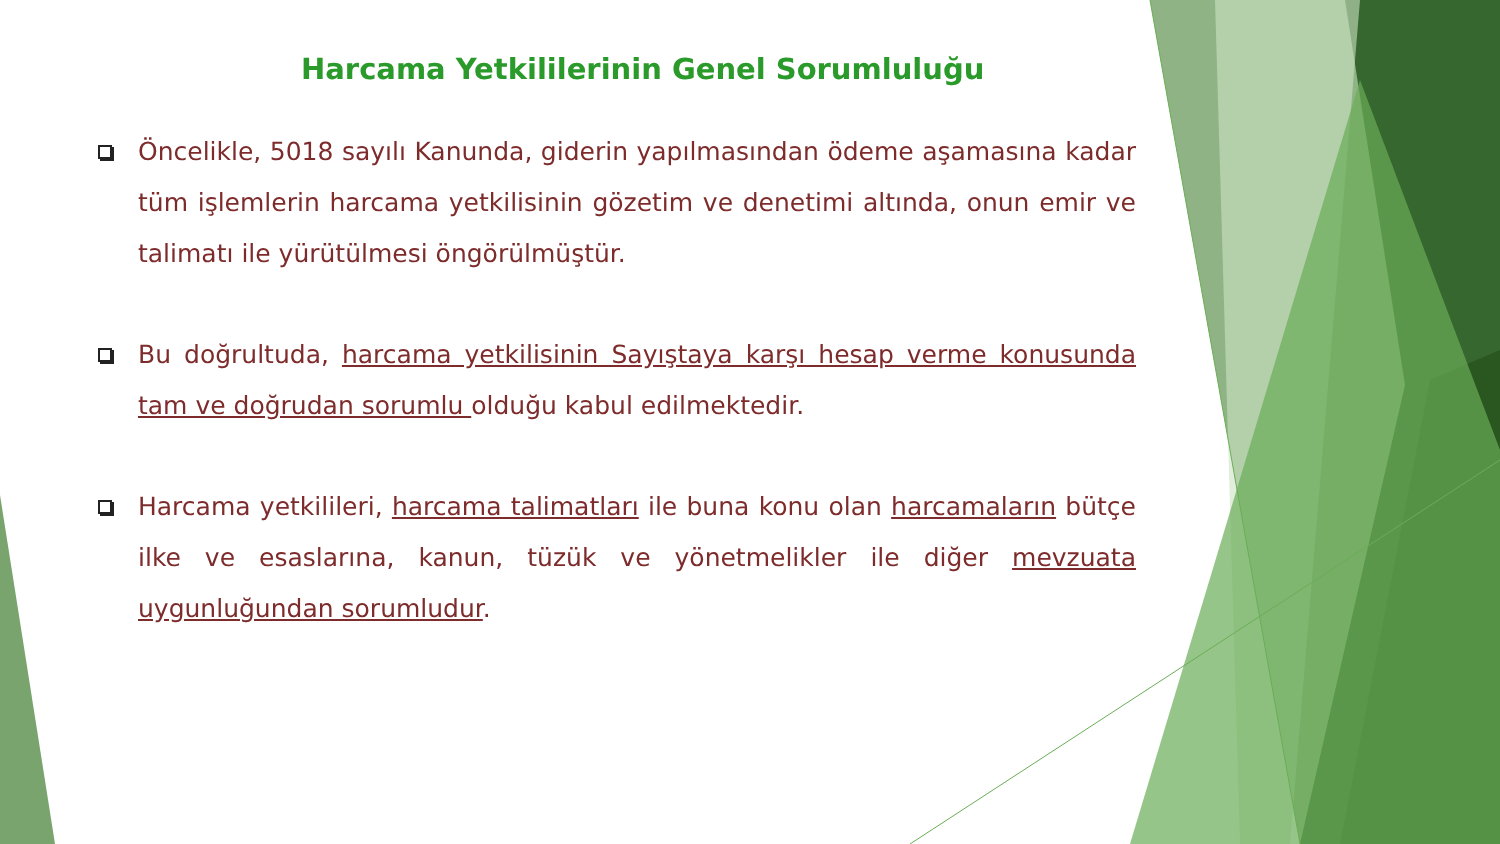Harcama Yetkililerinin Genel Sorumluluğu
Öncelikle, 5018 sayılı Kanunda, giderin yapılmasından ödeme aşamasına kadar tüm işlemlerin harcama yetkilisinin gözetim ve denetimi altında, onun emir ve talimatı ile yürütülmesi öngörülmüştür.
Bu doğrultuda, harcama yetkilisinin Sayıştaya karşı hesap verme konusunda tam ve doğrudan sorumlu olduğu kabul edilmektedir.
Harcama yetkilileri, harcama talimatları ile buna konu olan harcamaların bütçe ilke ve esaslarına, kanun, tüzük ve yönetmelikler ile diğer mevzuata uygunluğundan sorumludur.